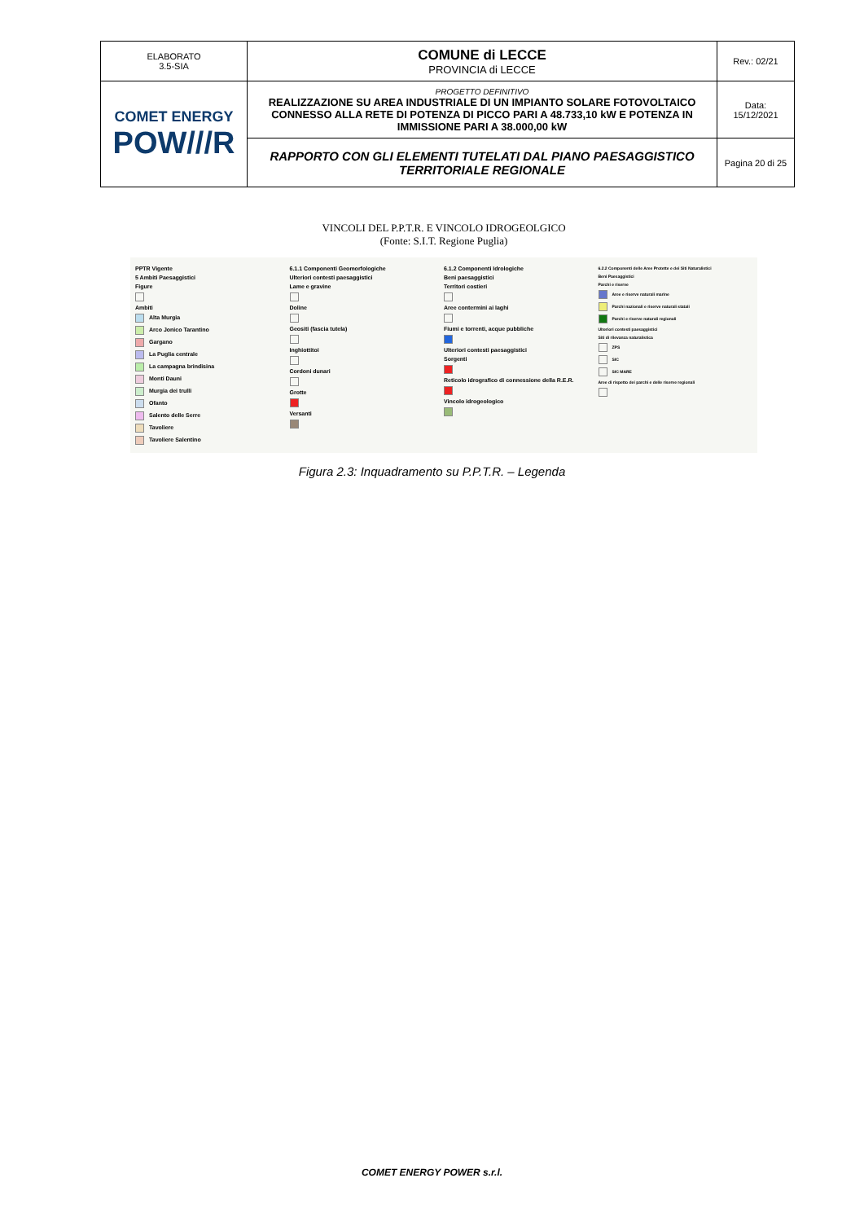| ELABORATO 3.5-SIA | COMUNE di LECCE PROVINCIA di LECCE | Rev.: 02/21 |
| COMET ENERGY POW///R | PROGETTO DEFINITIVO REALIZZAZIONE SU AREA INDUSTRIALE DI UN IMPIANTO SOLARE FOTOVOLTAICO CONNESSO ALLA RETE DI POTENZA DI PICCO PARI A 48.733,10 kW E POTENZA IN IMMISSIONE PARI A 38.000,00 kW | Data: 15/12/2021 |
| | RAPPORTO CON GLI ELEMENTI TUTELATI DAL PIANO PAESAGGISTICO TERRITORIALE REGIONALE | Pagina 20 di 25 |
VINCOLI DEL P.P.T.R. E VINCOLO IDROGEOLGICO
(Fonte: S.I.T. Regione Puglia)
PPTR Vigente
5 Ambiti Paesaggistici
Figure
Ambiti
Alta Murgia
Arco Jonico Tarantino
Gargano
La Puglia centrale
La campagna brindisina
Monti Dauni
Murgia dei trulli
Ofanto
Salento delle Serre
Tavoliere
Tavoliere Salentino
6.1.1 Componenti Geomorfologiche
Ulteriori contesti paesaggistici
Lame e gravine
Doline
Geositi (fascia tutela)
Inghiottitoi
Cordoni dunari
Grotte
Versanti
6.1.2 Componenti Idrologiche
Beni paesaggistici
Territori costieri
Aree contermini ai laghi
Fiumi e torrenti, acque pubbliche
Ulteriori contesti paesaggistici
Sorgenti
Reticolo idrografico di connessione della R.E.R.
Vincolo idrogeologico
6.2.2 Componenti delle Aree Protette e dei Siti Naturalistici
Beni Paesaggistici
Parchi e riserve
Aree e riserve naturali marine
Parchi nazionali e riserve naturali statali
Parchi e riserve naturali regionali
Ulteriori contesti paesaggistici
Siti di rilevanza naturalistica
ZPS
SIC
SIC MARE
Aree di rispetto dei parchi e delle riserve regionali
Figura 2.3: Inquadramento su P.P.T.R. – Legenda
COMET ENERGY POWER s.r.l.